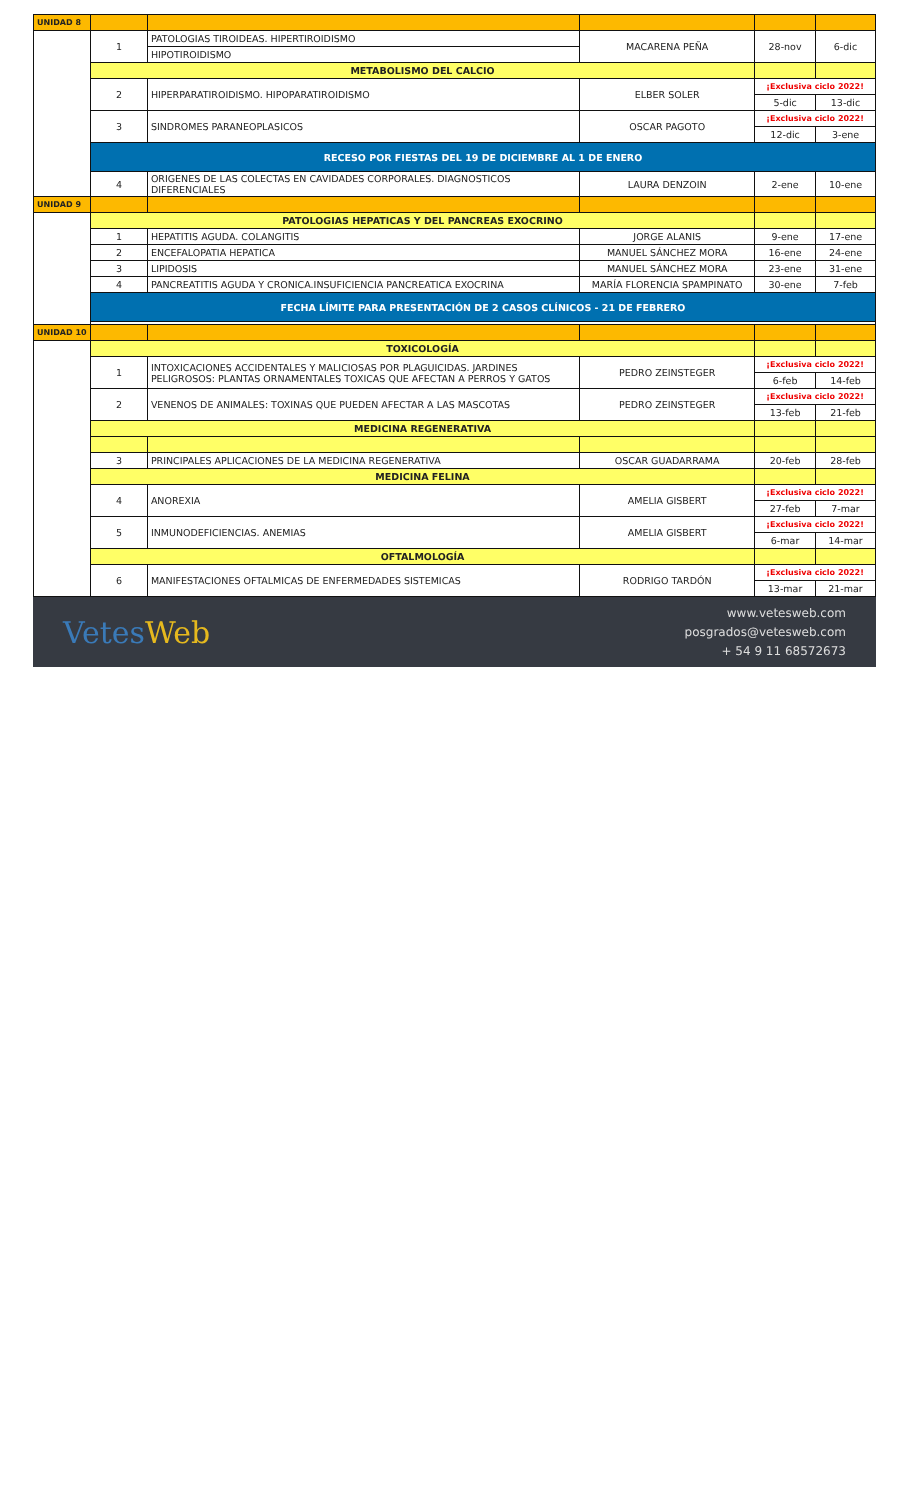| UNIDAD 8 | | | | | |
| | 1 | PATOLOGIAS TIROIDEAS. HIPERTIROIDISMO | MACARENA PEÑA | 28-nov | 6-dic |
| | | HIPOTIROIDISMO | | | |
| | METABOLISMO DEL CALCIO | | | | |
| | 2 | HIPERPARATIROIDISMO. HIPOPARATIROIDISMO | ELBER SOLER | ¡Exclusiva ciclo 2022! | |
| | | | | 5-dic | 13-dic |
| | 3 | SINDROMES PARANEOPLASICOS | OSCAR PAGOTO | ¡Exclusiva ciclo 2022! | |
| | | | | 12-dic | 3-ene |
| | RECESO POR FIESTAS DEL 19 DE DICIEMBRE AL 1 DE ENERO | | | | |
| | 4 | ORIGENES DE LAS COLECTAS EN CAVIDADES CORPORALES. DIAGNOSTICOS DIFERENCIALES | LAURA DENZOIN | 2-ene | 10-ene |
| UNIDAD 9 | | | | | |
| | PATOLOGIAS HEPATICAS Y DEL PANCREAS EXOCRINO | | | | |
| | 1 | HEPATITIS AGUDA. COLANGITIS | JORGE ALANIS | 9-ene | 17-ene |
| | 2 | ENCEFALOPATIA HEPATICA | MANUEL SÁNCHEZ MORA | 16-ene | 24-ene |
| | 3 | LIPIDOSIS | MANUEL SÁNCHEZ MORA | 23-ene | 31-ene |
| | 4 | PANCREATITIS AGUDA Y CRONICA.INSUFICIENCIA PANCREATICA EXOCRINA | MARÍA FLORENCIA SPAMPINATO | 30-ene | 7-feb |
| | FECHA LÍMITE PARA PRESENTACIÓN DE 2 CASOS CLÍNICOS - 21 DE FEBRERO | | | | |
| UNIDAD 10 | | | | | |
| | TOXICOLOGÍA | | | | |
| | 1 | INTOXICACIONES ACCIDENTALES Y MALICIOSAS POR PLAGUICIDAS. JARDINES PELIGROSOS: PLANTAS ORNAMENTALES TOXICAS QUE AFECTAN A PERROS Y GATOS | PEDRO ZEINSTEGER | ¡Exclusiva ciclo 2022! | |
| | | | | 6-feb | 14-feb |
| | 2 | VENENOS DE ANIMALES: TOXINAS QUE PUEDEN AFECTAR A LAS MASCOTAS | PEDRO ZEINSTEGER | ¡Exclusiva ciclo 2022! | |
| | | | | 13-feb | 21-feb |
| | MEDICINA REGENERATIVA | | | | |
| | 3 | PRINCIPALES APLICACIONES DE LA MEDICINA REGENERATIVA | OSCAR GUADARRAMA | 20-feb | 28-feb |
| | MEDICINA FELINA | | | | |
| | 4 | ANOREXIA | AMELIA GISBERT | ¡Exclusiva ciclo 2022! | |
| | | | | 27-feb | 7-mar |
| | 5 | INMUNODEFICIENCIAS. ANEMIAS | AMELIA GISBERT | ¡Exclusiva ciclo 2022! | |
| | | | | 6-mar | 14-mar |
| | OFTALMOLOGÍA | | | | |
| | 6 | MANIFESTACIONES OFTALMICAS DE ENFERMEDADES SISTEMICAS | RODRIGO TARDÓN | ¡Exclusiva ciclo 2022! | |
| | | | | 13-mar | 21-mar |
VetesWeb
www.vetesweb.com
posgrados@vetesweb.com
+ 54 9 11 68572673